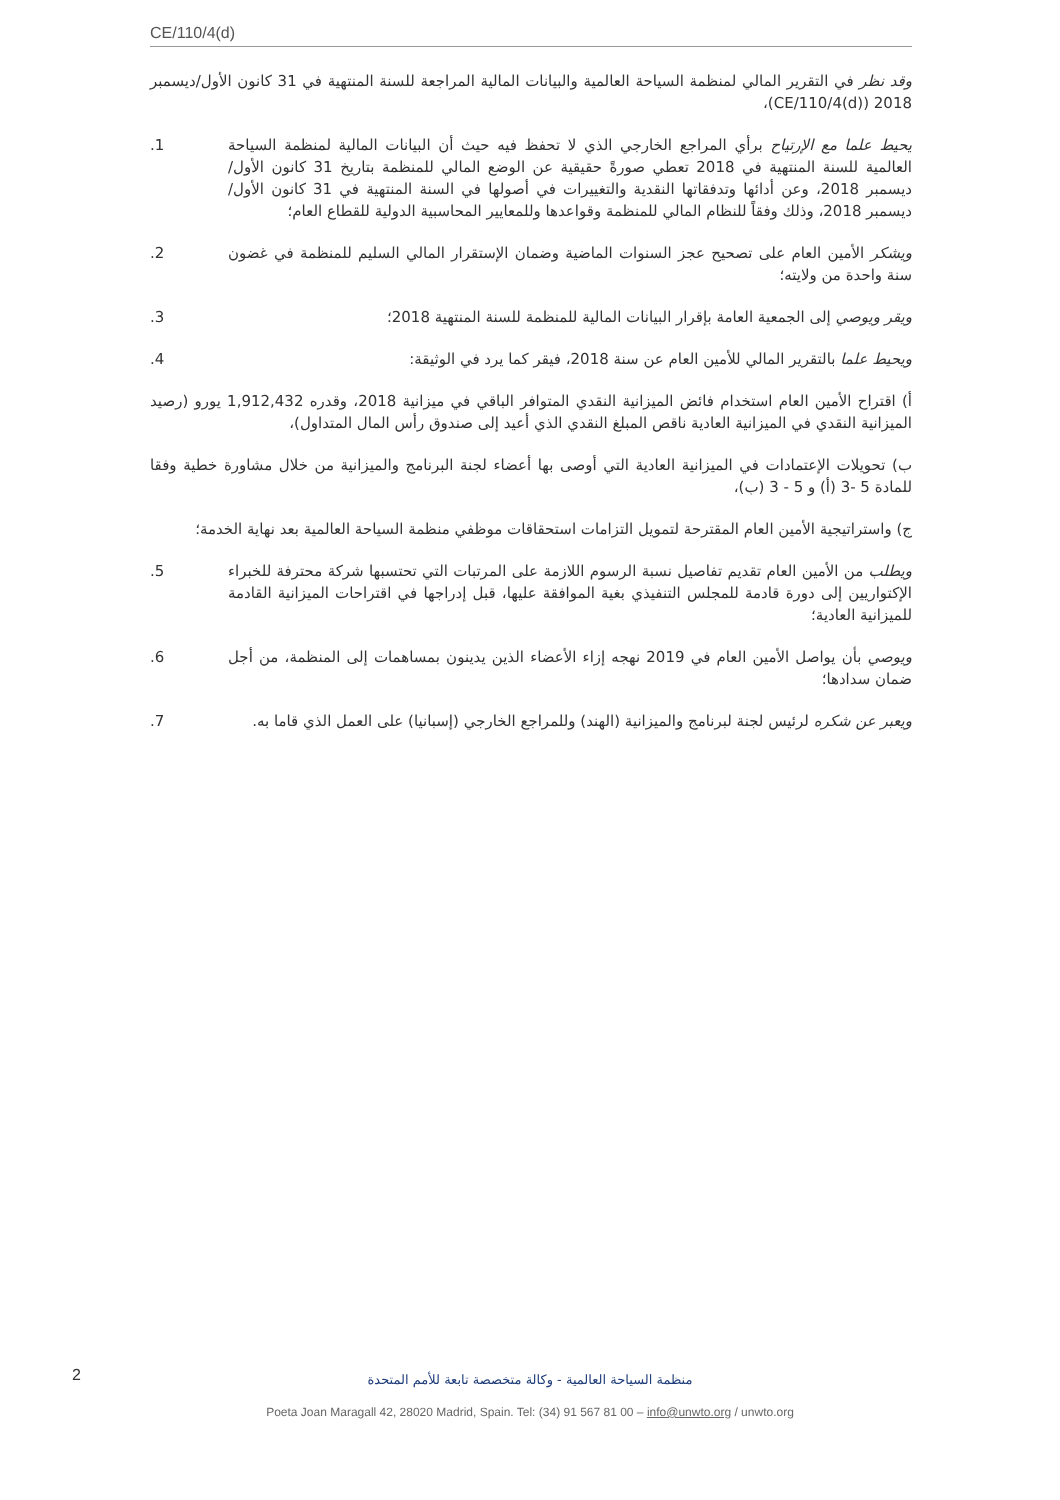CE/110/4(d)
وقد نظر في التقرير المالي لمنظمة السياحة العالمية والبيانات المالية المراجعة للسنة المنتهية في 31 كانون الأول/ديسمبر 2018 (CE/110/4(d))،
يحيط علما مع الإرتياح برأي المراجع الخارجي الذي لا تحفظ فيه حيث أن البيانات المالية لمنظمة السياحة العالمية للسنة المنتهية في 2018 تعطي صورةً حقيقية عن الوضع المالي للمنظمة بتاريخ 31 كانون الأول/ديسمبر 2018، وعن أدائها وتدفقاتها النقدية والتغييرات في أصولها في السنة المنتهية في 31 كانون الأول/ديسمبر 2018، وذلك وفقاً للنظام المالي للمنظمة وقواعدها وللمعايير المحاسبية الدولية للقطاع العام؛
.1
ويشكر الأمين العام على تصحيح عجز السنوات الماضية وضمان الإستقرار المالي السليم للمنظمة في غضون سنة واحدة من ولايته؛
.2
ويقر ويوصي إلى الجمعية العامة بإقرار البيانات المالية للمنظمة للسنة المنتهية 2018؛
.3
ويحيط علما بالتقرير المالي للأمين العام عن سنة 2018، فيقر كما يرد في الوثيقة:
.4
أ) اقتراح الأمين العام استخدام فائض الميزانية النقدي المتوافر الباقي في ميزانية 2018، وقدره 1,912,432 يورو (رصيد الميزانية النقدي في الميزانية العادية ناقص المبلغ النقدي الذي أعيد إلى صندوق رأس المال المتداول)،
ب) تحويلات الإعتمادات في الميزانية العادية التي أوصى بها أعضاء لجنة البرنامج والميزانية من خلال مشاورة خطية وفقا للمادة 5 -3 (أ) و 5 - 3 (ب)،
ج) واستراتيجية الأمين العام المقترحة لتمويل التزامات استحقاقات موظفي منظمة السياحة العالمية بعد نهاية الخدمة؛
ويطلب من الأمين العام تقديم تفاصيل نسبة الرسوم اللازمة على المرتبات التي تحتسبها شركة محترفة للخبراء الإكتواريين إلى دورة قادمة للمجلس التنفيذي بغية الموافقة عليها، قبل إدراجها في اقتراحات الميزانية القادمة للميزانية العادية؛
.5
ويوصي بأن يواصل الأمين العام في 2019 نهجه إزاء الأعضاء الذين يدينون بمساهمات إلى المنظمة، من أجل ضمان سدادها؛
.6
ويعبر عن شكره لرئيس لجنة لبرنامج والميزانية (الهند) وللمراجع الخارجي (إسبانيا) على العمل الذي قاما به.
.7
2
منظمة السياحة العالمية - وكالة متخصصة تابعة للأمم المتحدة
Poeta Joan Maragall 42, 28020 Madrid, Spain. Tel: (34) 91 567 81 00 – info@unwto.org / unwto.org